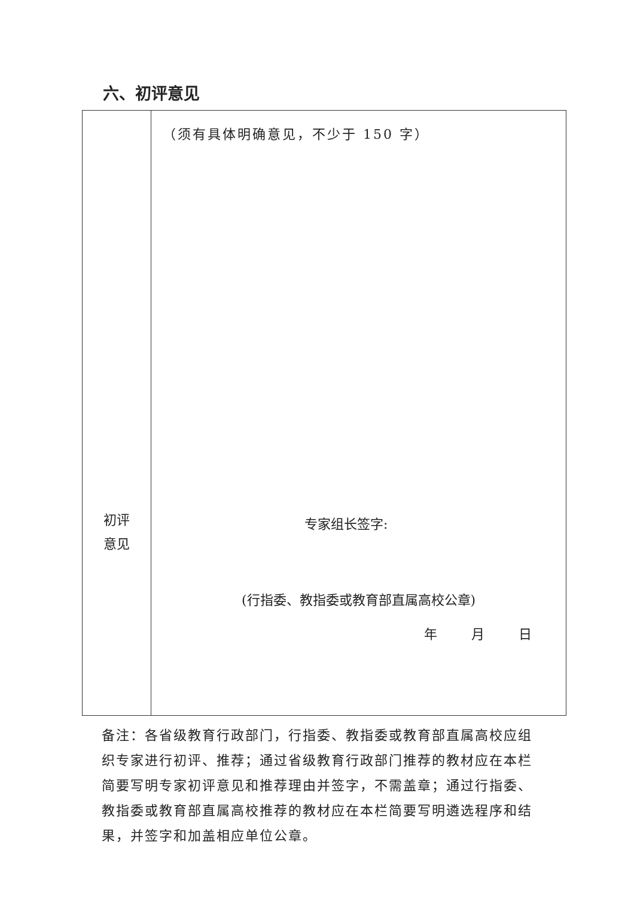六、初评意见
| 初评 意见 | （须有具体明确意见，不少于 150 字） 专家组长签字: (行指委、教指委或教育部直属高校公章) 年 月 日 |
备注：各省级教育行政部门，行指委、教指委或教育部直属高校应组织专家进行初评、推荐；通过省级教育行政部门推荐的教材应在本栏简要写明专家初评意见和推荐理由并签字，不需盖章；通过行指委、教指委或教育部直属高校推荐的教材应在本栏简要写明遴选程序和结果，并签字和加盖相应单位公章。